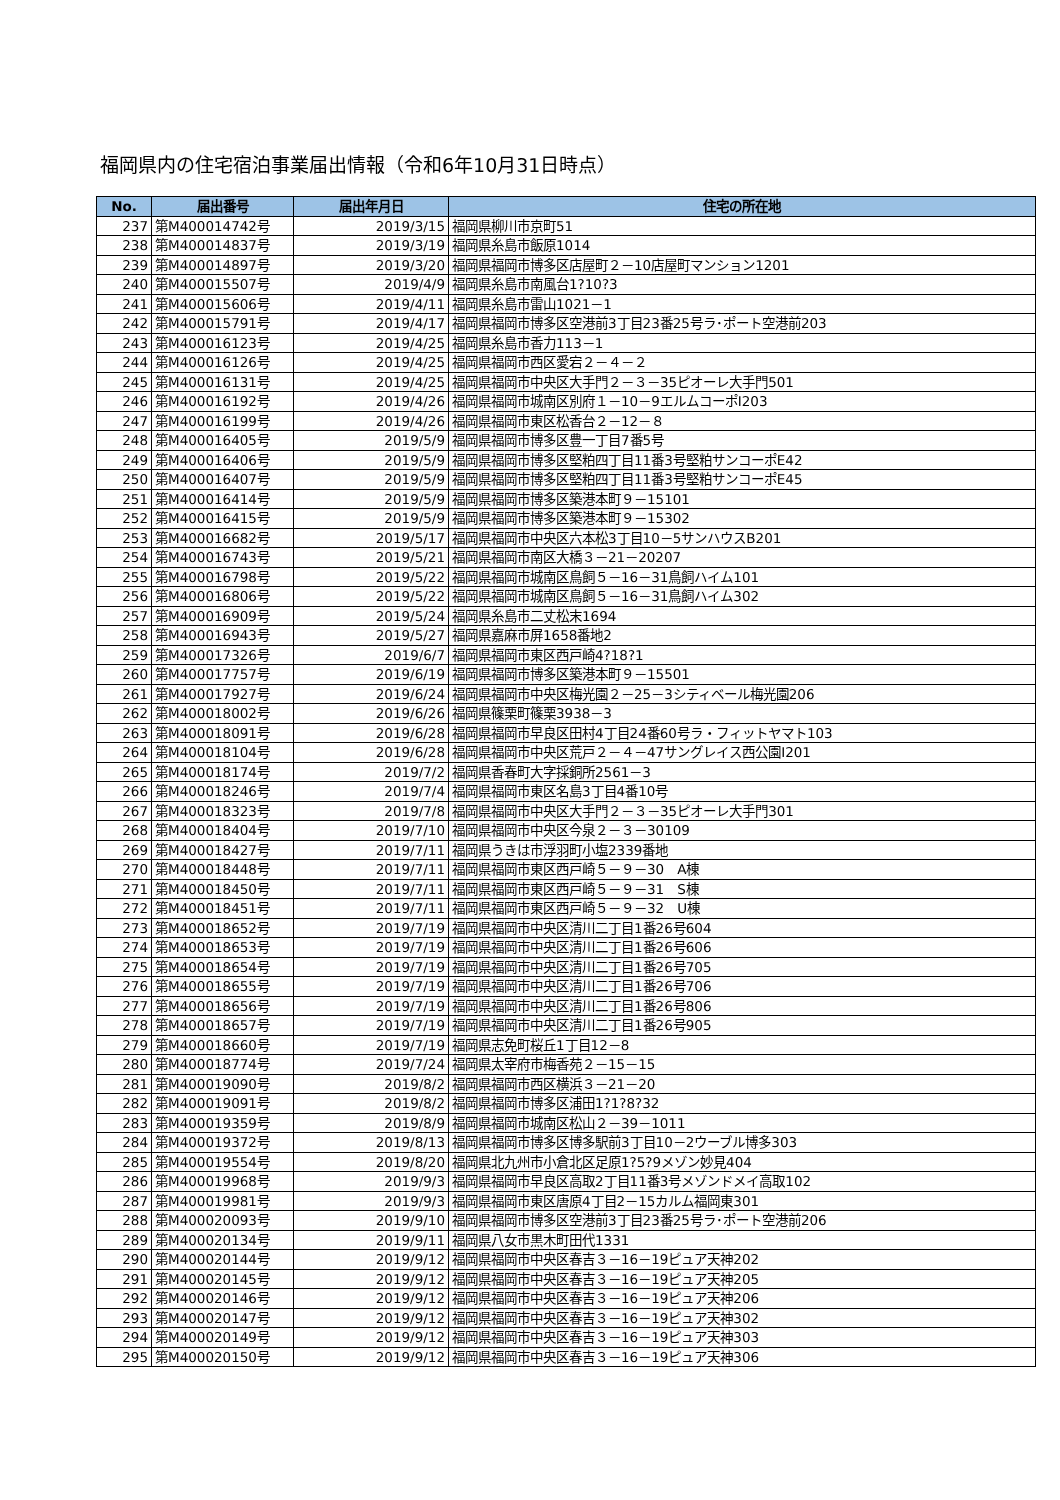福岡県内の住宅宿泊事業届出情報（令和6年10月31日時点）
| No. | 届出番号 | 届出年月日 | 住宅の所在地 |
| --- | --- | --- | --- |
| 237 | 第M400014742号 | 2019/3/15 | 福岡県柳川市京町51 |
| 238 | 第M400014837号 | 2019/3/19 | 福岡県糸島市飯原1014 |
| 239 | 第M400014897号 | 2019/3/20 | 福岡県福岡市博多区店屋町２－10店屋町マンション1201 |
| 240 | 第M400015507号 | 2019/4/9 | 福岡県糸島市南風台1?10?3 |
| 241 | 第M400015606号 | 2019/4/11 | 福岡県糸島市雷山1021－1 |
| 242 | 第M400015791号 | 2019/4/17 | 福岡県福岡市博多区空港前3丁目23番25号ラ･ポート空港前203 |
| 243 | 第M400016123号 | 2019/4/25 | 福岡県糸島市香力113－1 |
| 244 | 第M400016126号 | 2019/4/25 | 福岡県福岡市西区愛宕２－４－２ |
| 245 | 第M400016131号 | 2019/4/25 | 福岡県福岡市中央区大手門２－３－35ピオーレ大手門501 |
| 246 | 第M400016192号 | 2019/4/26 | 福岡県福岡市城南区別府１－10－9エルムコーポⅠ203 |
| 247 | 第M400016199号 | 2019/4/26 | 福岡県福岡市東区松香台２－12－８ |
| 248 | 第M400016405号 | 2019/5/9 | 福岡県福岡市博多区豊一丁目7番5号 |
| 249 | 第M400016406号 | 2019/5/9 | 福岡県福岡市博多区堅粕四丁目11番3号堅粕サンコーポE42 |
| 250 | 第M400016407号 | 2019/5/9 | 福岡県福岡市博多区堅粕四丁目11番3号堅粕サンコーポE45 |
| 251 | 第M400016414号 | 2019/5/9 | 福岡県福岡市博多区築港本町９－15101 |
| 252 | 第M400016415号 | 2019/5/9 | 福岡県福岡市博多区築港本町９－15302 |
| 253 | 第M400016682号 | 2019/5/17 | 福岡県福岡市中央区六本松3丁目10－5サンハウスB201 |
| 254 | 第M400016743号 | 2019/5/21 | 福岡県福岡市南区大橋３－21－20207 |
| 255 | 第M400016798号 | 2019/5/22 | 福岡県福岡市城南区鳥飼５－16－31鳥飼ハイム101 |
| 256 | 第M400016806号 | 2019/5/22 | 福岡県福岡市城南区鳥飼５－16－31鳥飼ハイム302 |
| 257 | 第M400016909号 | 2019/5/24 | 福岡県糸島市二丈松末1694 |
| 258 | 第M400016943号 | 2019/5/27 | 福岡県嘉麻市屏1658番地2 |
| 259 | 第M400017326号 | 2019/6/7 | 福岡県福岡市東区西戸崎4?18?1 |
| 260 | 第M400017757号 | 2019/6/19 | 福岡県福岡市博多区築港本町９－15501 |
| 261 | 第M400017927号 | 2019/6/24 | 福岡県福岡市中央区梅光園２－25－3シティベール梅光園206 |
| 262 | 第M400018002号 | 2019/6/26 | 福岡県篠栗町篠栗3938－3 |
| 263 | 第M400018091号 | 2019/6/28 | 福岡県福岡市早良区田村4丁目24番60号ラ・フィットヤマト103 |
| 264 | 第M400018104号 | 2019/6/28 | 福岡県福岡市中央区荒戸２－４－47サングレイス西公園Ⅰ201 |
| 265 | 第M400018174号 | 2019/7/2 | 福岡県香春町大字採銅所2561－3 |
| 266 | 第M400018246号 | 2019/7/4 | 福岡県福岡市東区名島3丁目4番10号 |
| 267 | 第M400018323号 | 2019/7/8 | 福岡県福岡市中央区大手門２－３－35ピオーレ大手門301 |
| 268 | 第M400018404号 | 2019/7/10 | 福岡県福岡市中央区今泉２－３－30109 |
| 269 | 第M400018427号 | 2019/7/11 | 福岡県うきは市浮羽町小塩2339番地 |
| 270 | 第M400018448号 | 2019/7/11 | 福岡県福岡市東区西戸崎５－９－30 A棟 |
| 271 | 第M400018450号 | 2019/7/11 | 福岡県福岡市東区西戸崎５－９－31 S棟 |
| 272 | 第M400018451号 | 2019/7/11 | 福岡県福岡市東区西戸崎５－９－32 U棟 |
| 273 | 第M400018652号 | 2019/7/19 | 福岡県福岡市中央区清川二丁目1番26号604 |
| 274 | 第M400018653号 | 2019/7/19 | 福岡県福岡市中央区清川二丁目1番26号606 |
| 275 | 第M400018654号 | 2019/7/19 | 福岡県福岡市中央区清川二丁目1番26号705 |
| 276 | 第M400018655号 | 2019/7/19 | 福岡県福岡市中央区清川二丁目1番26号706 |
| 277 | 第M400018656号 | 2019/7/19 | 福岡県福岡市中央区清川二丁目1番26号806 |
| 278 | 第M400018657号 | 2019/7/19 | 福岡県福岡市中央区清川二丁目1番26号905 |
| 279 | 第M400018660号 | 2019/7/19 | 福岡県志免町桜丘1丁目12－8 |
| 280 | 第M400018774号 | 2019/7/24 | 福岡県太宰府市梅香苑２－15－15 |
| 281 | 第M400019090号 | 2019/8/2 | 福岡県福岡市西区横浜３－21－20 |
| 282 | 第M400019091号 | 2019/8/2 | 福岡県福岡市博多区浦田1?1?8?32 |
| 283 | 第M400019359号 | 2019/8/9 | 福岡県福岡市城南区松山２－39－1011 |
| 284 | 第M400019372号 | 2019/8/13 | 福岡県福岡市博多区博多駅前3丁目10－2ウーブル博多303 |
| 285 | 第M400019554号 | 2019/8/20 | 福岡県北九州市小倉北区足原1?5?9メゾン妙見404 |
| 286 | 第M400019968号 | 2019/9/3 | 福岡県福岡市早良区高取2丁目11番3号メゾンドメイ高取102 |
| 287 | 第M400019981号 | 2019/9/3 | 福岡県福岡市東区唐原4丁目2－15カルム福岡東301 |
| 288 | 第M400020093号 | 2019/9/10 | 福岡県福岡市博多区空港前3丁目23番25号ラ･ポート空港前206 |
| 289 | 第M400020134号 | 2019/9/11 | 福岡県八女市黒木町田代1331 |
| 290 | 第M400020144号 | 2019/9/12 | 福岡県福岡市中央区春吉３－16－19ピュア天神202 |
| 291 | 第M400020145号 | 2019/9/12 | 福岡県福岡市中央区春吉３－16－19ピュア天神205 |
| 292 | 第M400020146号 | 2019/9/12 | 福岡県福岡市中央区春吉３－16－19ピュア天神206 |
| 293 | 第M400020147号 | 2019/9/12 | 福岡県福岡市中央区春吉３－16－19ピュア天神302 |
| 294 | 第M400020149号 | 2019/9/12 | 福岡県福岡市中央区春吉３－16－19ピュア天神303 |
| 295 | 第M400020150号 | 2019/9/12 | 福岡県福岡市中央区春吉３－16－19ピュア天神306 |